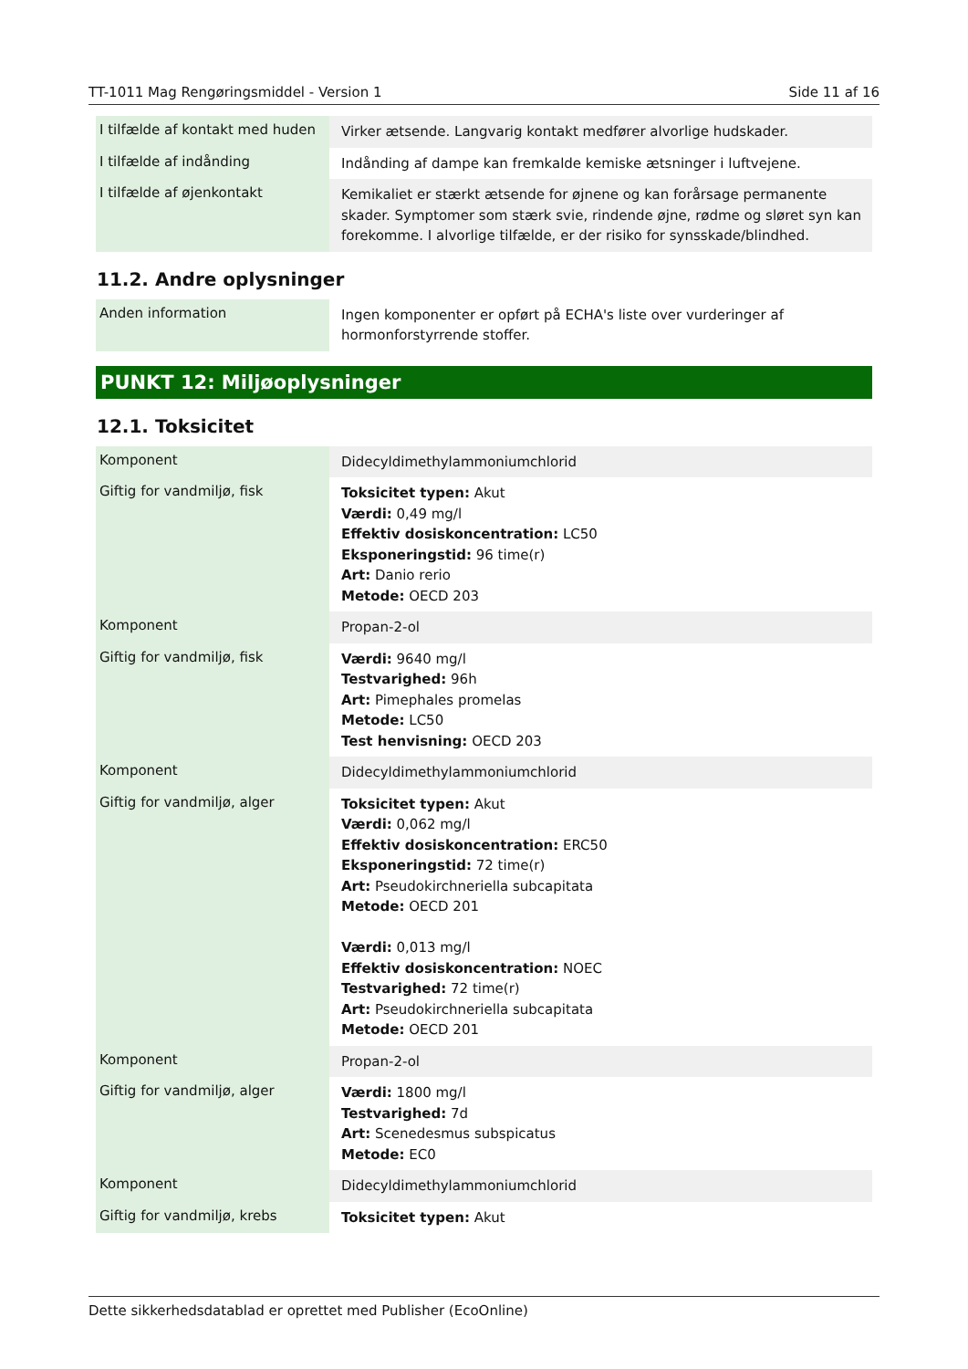TT-1011 Mag Rengøringsmiddel - Version 1 Side 11 af 16
| I tilfælde af kontakt med huden | Virker ætsende. Langvarig kontakt medfører alvorlige hudskader. |
| I tilfælde af indånding | Indånding af dampe kan fremkalde kemiske ætsninger i luftvejene. |
| I tilfælde af øjenkontakt | Kemikaliet er stærkt ætsende for øjnene og kan forårsage permanente skader. Symptomer som stærk svie, rindende øjne, rødme og sløret syn kan forekomme. I alvorlige tilfælde, er der risiko for synsskade/blindhed. |
11.2. Andre oplysninger
| Anden information | Ingen komponenter er opført på ECHA's liste over vurderinger af hormonforstyrrende stoffer. |
PUNKT 12: Miljøoplysninger
12.1. Toksicitet
| Komponent | Didecyldimethylammoniumchlorid |
| Giftig for vandmiljø, fisk | Toksicitet typen: Akut Værdi: 0,49 mg/l Effektiv dosiskoncentration: LC50 Eksponeringstid: 96 time(r) Art: Danio rerio Metode: OECD 203 |
| Komponent | Propan-2-ol |
| Giftig for vandmiljø, fisk | Værdi: 9640 mg/l Testvarighed: 96h Art: Pimephales promelas Metode: LC50 Test henvisning: OECD 203 |
| Komponent | Didecyldimethylammoniumchlorid |
| Giftig for vandmiljø, alger | Toksicitet typen: Akut Værdi: 0,062 mg/l Effektiv dosiskoncentration: ERC50 Eksponeringstid: 72 time(r) Art: Pseudokirchneriella subcapitata Metode: OECD 201 Værdi: 0,013 mg/l Effektiv dosiskoncentration: NOEC Testvarighed: 72 time(r) Art: Pseudokirchneriella subcapitata Metode: OECD 201 |
| Komponent | Propan-2-ol |
| Giftig for vandmiljø, alger | Værdi: 1800 mg/l Testvarighed: 7d Art: Scenedesmus subspicatus Metode: EC0 |
| Komponent | Didecyldimethylammoniumchlorid |
| Giftig for vandmiljø, krebs | Toksicitet typen: Akut |
Dette sikkerhedsdatablad er oprettet med Publisher (EcoOnline)